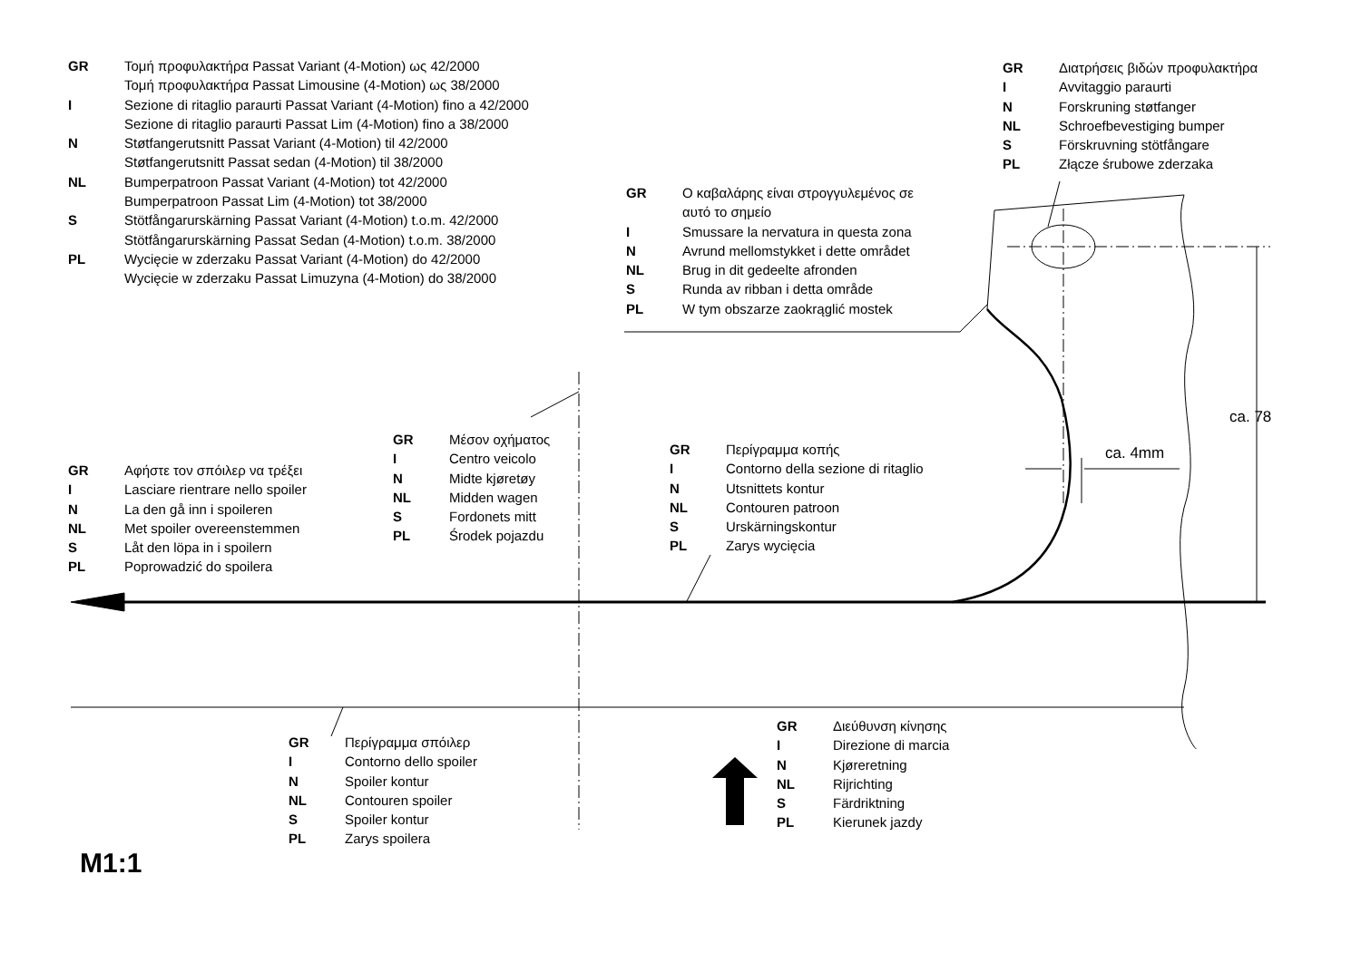| GR | Τομή προφυλακτήρα Passat Variant (4-Motion) ως 42/2000 Τομή προφυλακτήρα Passat Limousine (4-Motion) ως 38/2000 |
| I | Sezione di ritaglio paraurti Passat Variant (4-Motion) fino a 42/2000 Sezione di ritaglio paraurti Passat Lim (4-Motion) fino a 38/2000 |
| N | Støtfangerutsnitt Passat Variant (4-Motion) til 42/2000 Støtfangerutsnitt Passat sedan (4-Motion) til 38/2000 |
| NL | Bumperpatroon Passat Variant (4-Motion) tot 42/2000 Bumperpatroon Passat Lim (4-Motion) tot 38/2000 |
| S | Stötfångarurskärning Passat Variant (4-Motion) t.o.m. 42/2000 Stötfångarurskärning Passat Sedan (4-Motion) t.o.m. 38/2000 |
| PL | Wycięcie w zderzaku Passat Variant (4-Motion) do 42/2000 Wycięcie w zderzaku Passat Limuzyna (4-Motion) do 38/2000 |
| GR | Διατρήσεις βιδών προφυλακτήρα |
| I | Avvitaggio paraurti |
| N | Forskruning støtfanger |
| NL | Schroefbevestiging bumper |
| S | Förskruvning stötfångare |
| PL | Złącze śrubowe zderzaka |
| GR | Ο καβαλάρης είναι στρογγυλεμένος σε αυτό το σημείο |
| I | Smussare la nervatura in questa zona |
| N | Avrund mellomstykket i dette området |
| NL | Brug in dit gedeelte afronden |
| S | Runda av ribban i detta område |
| PL | W tym obszarze zaokrąglić mostek |
| GR | Μέσον οχήματος |
| I | Centro veicolo |
| N | Midte kjøretøy |
| NL | Midden wagen |
| S | Fordonets mitt |
| PL | Środek pojazdu |
| GR | Περίγραμμα κοπής |
| I | Contorno della sezione di ritaglio |
| N | Utsnittets kontur |
| NL | Contouren patroon |
| S | Urskärningskontur |
| PL | Zarys wycięcia |
ca. 4mm
ca. 78
| GR | Αφήστε τον σπόιλερ να τρέξει |
| I | Lasciare rientrare nello spoiler |
| N | La den gå inn i spoileren |
| NL | Met spoiler overeenstemmen |
| S | Låt den löpa in i spoilern |
| PL | Poprowadzić do spoilera |
| GR | Περίγραμμα σπόιλερ |
| I | Contorno dello spoiler |
| N | Spoiler kontur |
| NL | Contouren spoiler |
| S | Spoiler kontur |
| PL | Zarys spoilera |
| GR | Διεύθυνση κίνησης |
| I | Direzione di marcia |
| N | Kjøreretning |
| NL | Rijrichting |
| S | Färdriktning |
| PL | Kierunek jazdy |
M1:1